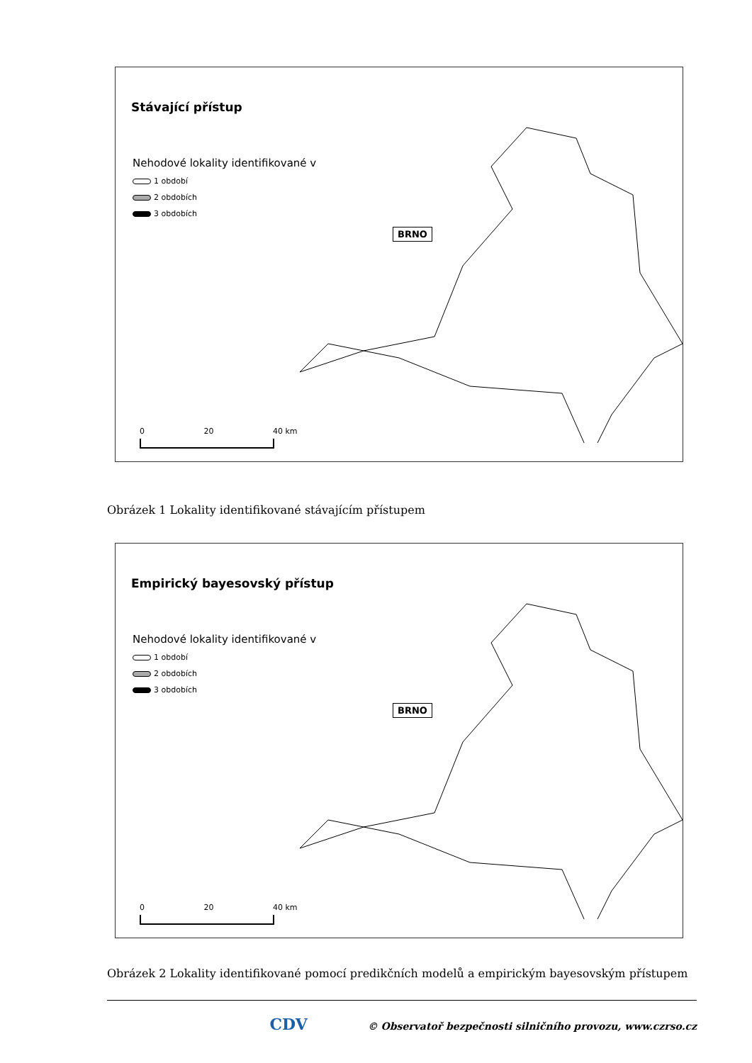Stávající přístup
Nehodové lokality identifikované v
1 období
2 obdobích
3 obdobích
BRNO
0 20 40 km
Obrázek 1 Lokality identifikované stávajícím přístupem
Empirický bayesovský přístup
Nehodové lokality identifikované v
1 období
2 obdobích
3 obdobích
BRNO
0 20 40 km
Obrázek 2 Lokality identifikované pomocí predikčních modelů a empirickým bayesovským přístupem
CDV © Observatoř bezpečnosti silničního provozu, www.czrso.cz